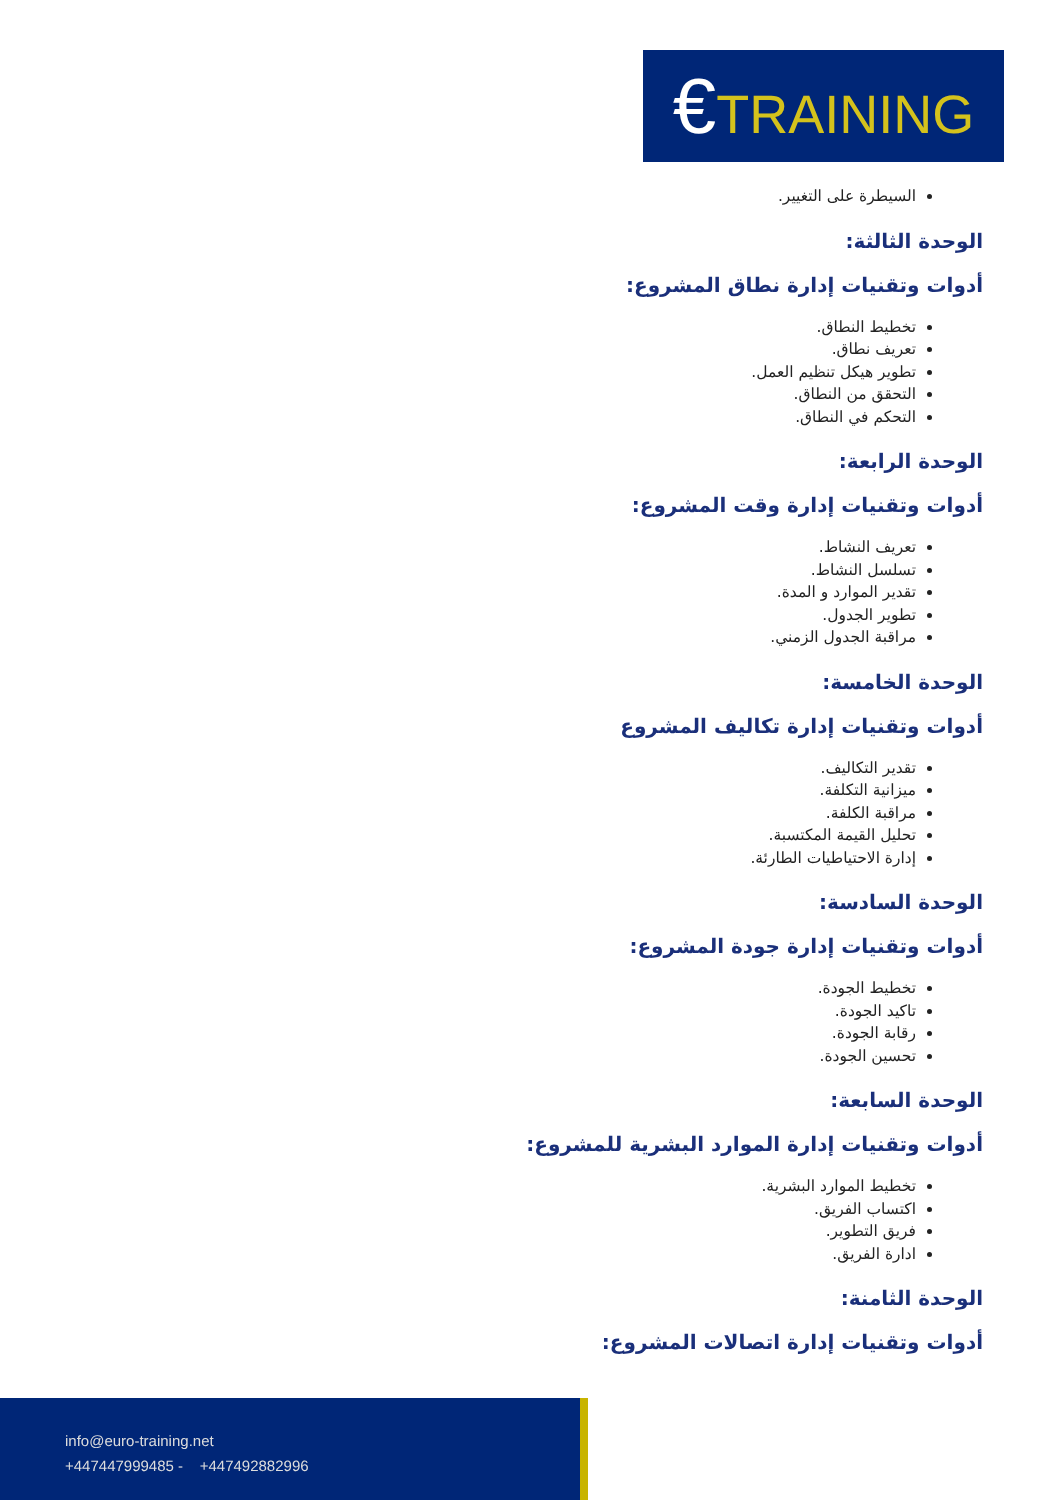€TRAINING
السيطرة على التغيير.
الوحدة الثالثة:
أدوات وتقنيات إدارة نطاق المشروع:
تخطيط النطاق.
تعريف نطاق.
تطوير هيكل تنظيم العمل.
التحقق من النطاق.
التحكم في النطاق.
الوحدة الرابعة:
أدوات وتقنيات إدارة وقت المشروع:
تعريف النشاط.
تسلسل النشاط.
تقدير الموارد و المدة.
تطوير الجدول.
مراقبة الجدول الزمني.
الوحدة الخامسة:
أدوات وتقنيات إدارة تكاليف المشروع
تقدير التكاليف.
ميزانية التكلفة.
مراقبة الكلفة.
تحليل القيمة المكتسبة.
إدارة الاحتياطيات الطارئة.
الوحدة السادسة:
أدوات وتقنيات إدارة جودة المشروع:
تخطيط الجودة.
تاكيد الجودة.
رقابة الجودة.
تحسين الجودة.
الوحدة السابعة:
أدوات وتقنيات إدارة الموارد البشرية للمشروع:
تخطيط الموارد البشرية.
اكتساب الفريق.
فريق التطوير.
ادارة الفريق.
الوحدة الثامنة:
أدوات وتقنيات إدارة اتصالات المشروع:
info@euro-training.net
+447447999485 - +447492882996